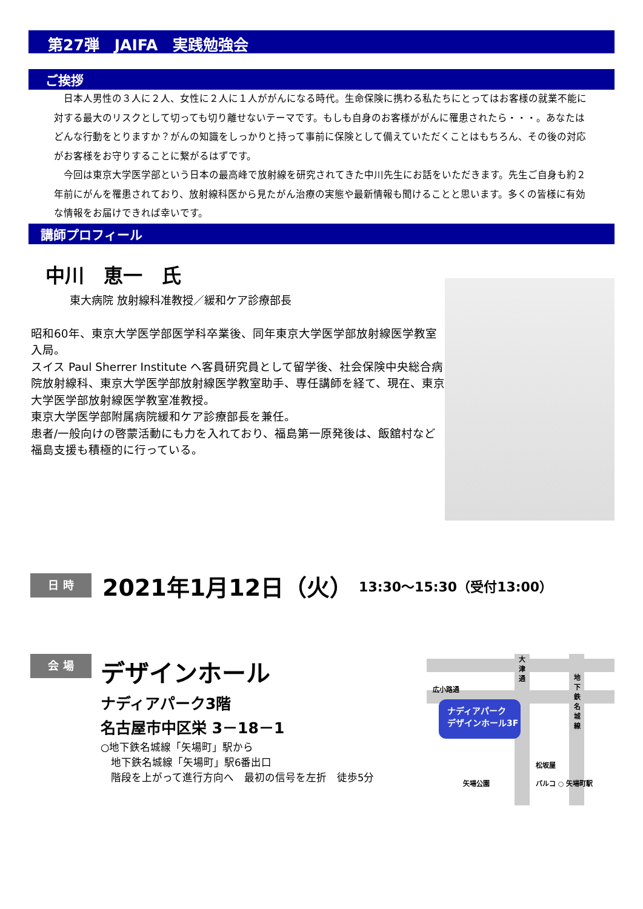第27弾　JAIFA　実践勉強会
ご挨拶
　日本人男性の３人に２人、女性に２人に１人ががんになる時代。生命保険に携わる私たちにとってはお客様の就業不能に対する最大のリスクとして切っても切り離せないテーマです。もしも自身のお客様ががんに罹患されたら・・・。あなたはどんな行動をとりますか？がんの知識をしっかりと持って事前に保険として備えていただくことはもちろん、その後の対応がお客様をお守りすることに繋がるはずです。
　今回は東京大学医学部という日本の最高峰で放射線を研究されてきた中川先生にお話をいただきます。先生ご自身も約２年前にがんを罹患されており、放射線科医から見たがん治療の実態や最新情報も聞けることと思います。多くの皆様に有効な情報をお届けできれば幸いです。
講師プロフィール
中川　恵一　氏
東大病院 放射線科准教授／緩和ケア診療部長
昭和60年、東京大学医学部医学科卒業後、同年東京大学医学部放射線医学教室入局。
スイス Paul Sherrer Institute へ客員研究員として留学後、社会保険中央総合病院放射線科、東京大学医学部放射線医学教室助手、専任講師を経て、現在、東京大学医学部放射線医学教室准教授。
東京大学医学部附属病院緩和ケア診療部長を兼任。
患者/一般向けの啓蒙活動にも力を入れており、福島第一原発後は、飯舘村など福島支援も積極的に行っている。
日 時
2021年1月12日（火）
13:30～15:30（受付13:00）
会 場
デザインホール
ナディアパーク3階
名古屋市中区栄 3－18－1
○地下鉄名城線「矢場町」駅から
　地下鉄名城線「矢場町」駅6番出口
　階段を上がって進行方向へ　最初の信号を左折　徒歩5分
ナディアパーク
デザインホール3F
広小路通
大津通
地下鉄名城線
松坂屋
パルコ ○ 矢場町駅
矢場公園